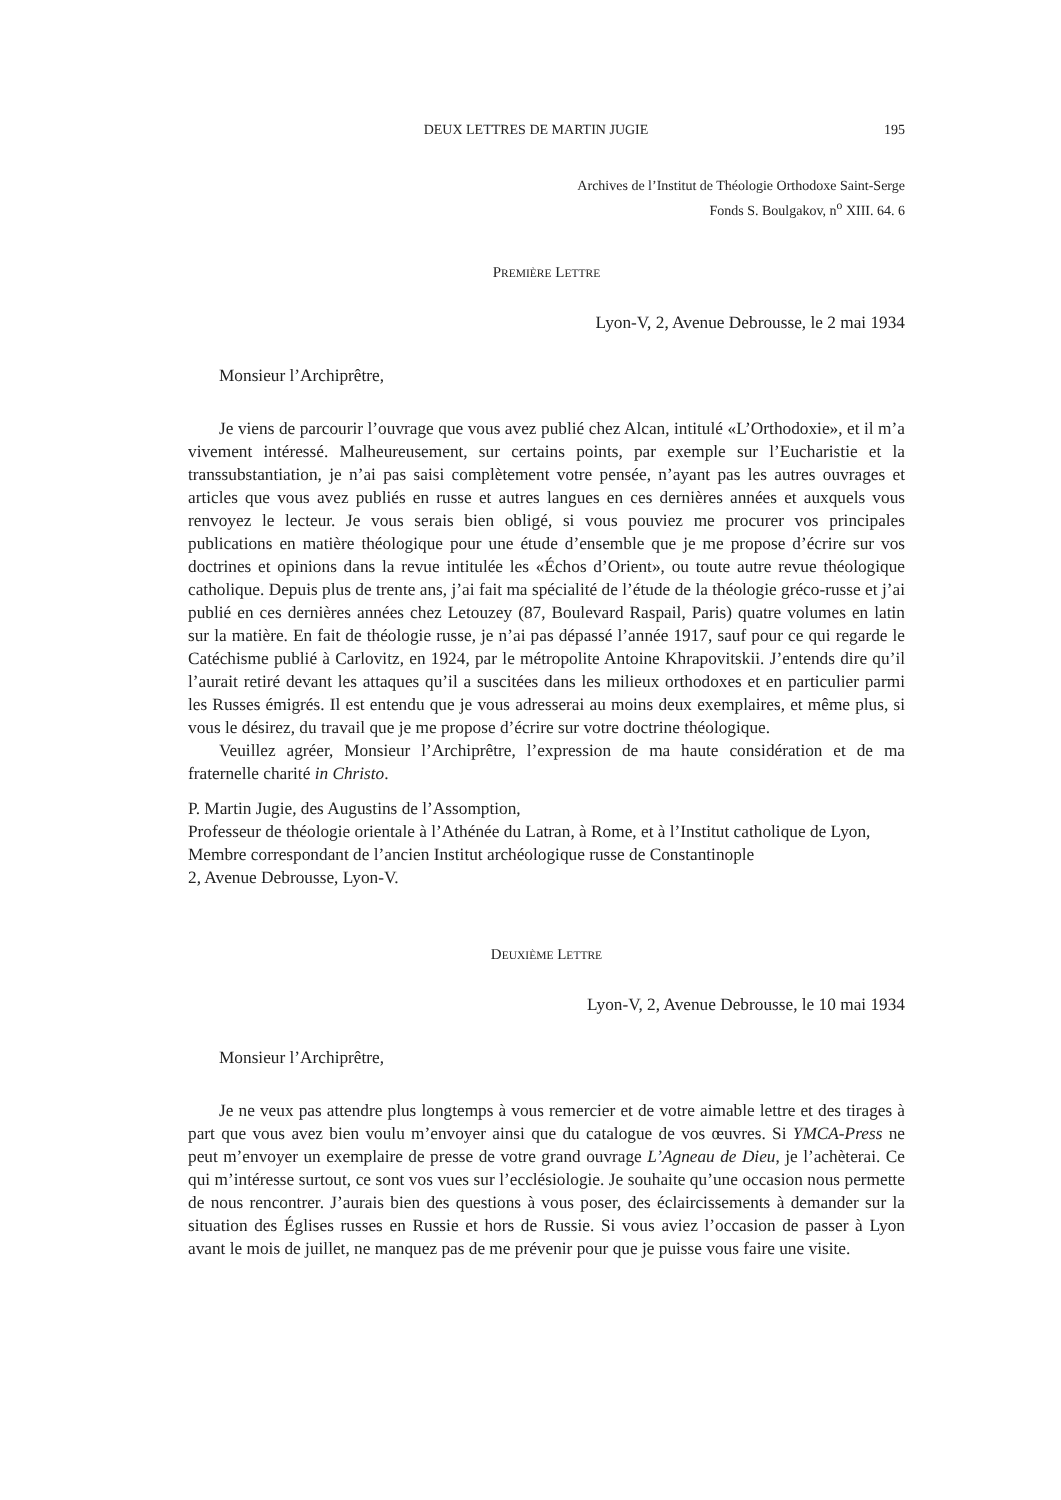DEUX LETTRES DE MARTIN JUGIE 195
Archives de l’Institut de Théologie Orthodoxe Saint-Serge
Fonds S. Boulgakov, n<sup>o</sup> XIII. 64. 6
PREMIÈRE LETTRE
Lyon-V, 2, Avenue Debrousse, le 2 mai 1934
Monsieur l’Archiprêtre,
Je viens de parcourir l’ouvrage que vous avez publié chez Alcan, intitulé «L’Orthodoxie», et il m’a vivement intéressé. Malheureusement, sur certains points, par exemple sur l’Eucharistie et la transsubstantiation, je n’ai pas saisi complètement votre pensée, n’ayant pas les autres ouvrages et articles que vous avez publiés en russe et autres langues en ces dernières années et auxquels vous renvoyez le lecteur. Je vous serais bien obligé, si vous pouviez me procurer vos principales publications en matière théologique pour une étude d’ensemble que je me propose d’écrire sur vos doctrines et opinions dans la revue intitulée les «Échos d’Orient», ou toute autre revue théologique catholique. Depuis plus de trente ans, j’ai fait ma spécialité de l’étude de la théologie gréco-russe et j’ai publié en ces dernières années chez Letouzey (87, Boulevard Raspail, Paris) quatre volumes en latin sur la matière. En fait de théologie russe, je n’ai pas dépassé l’année 1917, sauf pour ce qui regarde le Catéchisme publié à Carlovitz, en 1924, par le métropolite Antoine Khrapovitskii. J’entends dire qu’il l’aurait retiré devant les attaques qu’il a suscitées dans les milieux orthodoxes et en particulier parmi les Russes émigrés. Il est entendu que je vous adresserai au moins deux exemplaires, et même plus, si vous le désirez, du travail que je me propose d’écrire sur votre doctrine théologique.
Veuillez agréer, Monsieur l’Archiprêtre, l’expression de ma haute considération et de ma fraternelle charité in Christo.
P. Martin Jugie, des Augustins de l’Assomption,
Professeur de théologie orientale à l’Athénée du Latran, à Rome, et à l’Institut catholique de Lyon,
Membre correspondant de l’ancien Institut archéologique russe de Constantinople
2, Avenue Debrousse, Lyon-V.
DEUXIÈME LETTRE
Lyon-V, 2, Avenue Debrousse, le 10 mai 1934
Monsieur l’Archiprêtre,
Je ne veux pas attendre plus longtemps à vous remercier et de votre aimable lettre et des tirages à part que vous avez bien voulu m’envoyer ainsi que du catalogue de vos œuvres. Si YMCA-Press ne peut m’envoyer un exemplaire de presse de votre grand ouvrage L’Agneau de Dieu, je l’achèterai. Ce qui m’intéresse surtout, ce sont vos vues sur l’ecclésiologie. Je souhaite qu’une occasion nous permette de nous rencontrer. J’aurais bien des questions à vous poser, des éclaircissements à demander sur la situation des Églises russes en Russie et hors de Russie. Si vous aviez l’occasion de passer à Lyon avant le mois de juillet, ne manquez pas de me prévenir pour que je puisse vous faire une visite.